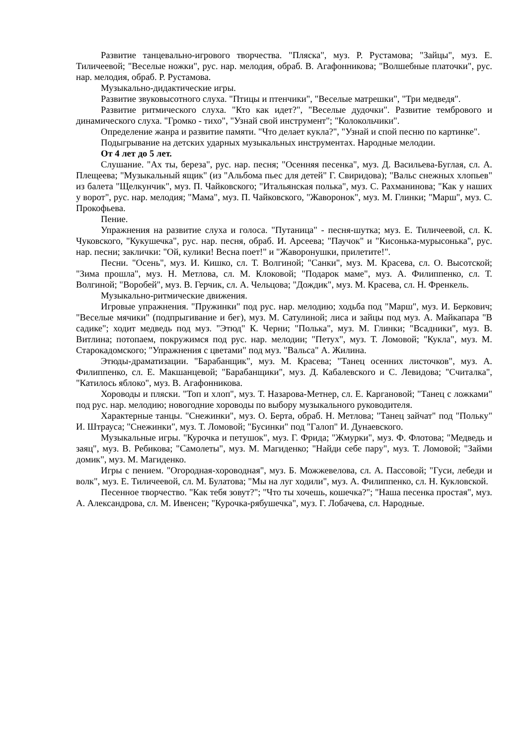Развитие танцевально-игрового творчества. "Пляска", муз. Р. Рустамова; "Зайцы", муз. Е. Тиличеевой; "Веселые ножки", рус. нар. мелодия, обраб. В. Агафонникова; "Волшебные платочки", рус. нар. мелодия, обраб. Р. Рустамова.
Музыкально-дидактические игры.
Развитие звуковысотного слуха. "Птицы и птенчики", "Веселые матрешки", "Три медведя".
Развитие ритмического слуха. "Кто как идет?", "Веселые дудочки". Развитие тембрового и динамического слуха. "Громко - тихо", "Узнай свой инструмент"; "Колокольчики".
Определение жанра и развитие памяти. "Что делает кукла?", "Узнай и спой песню по картинке".
Подыгрывание на детских ударных музыкальных инструментах. Народные мелодии.
От 4 лет до 5 лет.
Слушание. "Ах ты, береза", рус. нар. песня; "Осенняя песенка", муз. Д. Васильева-Буглая, сл. А. Плещеева; "Музыкальный ящик" (из "Альбома пьес для детей" Г. Свиридова); "Вальс снежных хлопьев" из балета "Щелкунчик", муз. П. Чайковского; "Итальянская полька", муз. С. Рахманинова; "Как у наших у ворот", рус. нар. мелодия; "Мама", муз. П. Чайковского, "Жаворонок", муз. М. Глинки; "Марш", муз. С. Прокофьева.
Пение.
Упражнения на развитие слуха и голоса. "Путаница" - песня-шутка; муз. Е. Тиличеевой, сл. К. Чуковского, "Кукушечка", рус. нар. песня, обраб. И. Арсеева; "Паучок" и "Кисонька-мурысонька", рус. нар. песни; заклички: "Ой, кулики! Весна поет!" и "Жаворонушки, прилетите!".
Песни. "Осень", муз. И. Кишко, сл. Т. Волгиной; "Санки", муз. М. Красева, сл. О. Высотской; "Зима прошла", муз. Н. Метлова, сл. М. Клоковой; "Подарок маме", муз. А. Филиппенко, сл. Т. Волгиной; "Воробей", муз. В. Герчик, сл. А. Чельцова; "Дождик", муз. М. Красева, сл. Н. Френкель.
Музыкально-ритмические движения.
Игровые упражнения. "Пружинки" под рус. нар. мелодию; ходьба под "Марш", муз. И. Беркович; "Веселые мячики" (подпрыгивание и бег), муз. М. Сатулиной; лиса и зайцы под муз. А. Майкапара "В садике"; ходит медведь под муз. "Этюд" К. Черни; "Полька", муз. М. Глинки; "Всадники", муз. В. Витлина; потопаем, покружимся под рус. нар. мелодии; "Петух", муз. Т. Ломовой; "Кукла", муз. М. Старокадомского; "Упражнения с цветами" под муз. "Вальса" А. Жилина.
Этюды-драматизации. "Барабанщик", муз. М. Красева; "Танец осенних листочков", муз. А. Филиппенко, сл. Е. Макшанцевой; "Барабанщики", муз. Д. Кабалевского и С. Левидова; "Считалка", "Катилось яблоко", муз. В. Агафонникова.
Хороводы и пляски. "Топ и хлоп", муз. Т. Назарова-Метнер, сл. Е. Каргановой; "Танец с ложками" под рус. нар. мелодию; новогодние хороводы по выбору музыкального руководителя.
Характерные танцы. "Снежинки", муз. О. Берта, обраб. Н. Метлова; "Танец зайчат" под "Польку" И. Штрауса; "Снежинки", муз. Т. Ломовой; "Бусинки" под "Галоп" И. Дунаевского.
Музыкальные игры. "Курочка и петушок", муз. Г. Фрида; "Жмурки", муз. Ф. Флотова; "Медведь и заяц", муз. В. Ребикова; "Самолеты", муз. М. Магиденко; "Найди себе пару", муз. Т. Ломовой; "Займи домик", муз. М. Магиденко.
Игры с пением. "Огородная-хороводная", муз. Б. Можжевелова, сл. А. Пассовой; "Гуси, лебеди и волк", муз. Е. Тиличеевой, сл. М. Булатова; "Мы на луг ходили", муз. А. Филиппенко, сл. Н. Кукловской.
Песенное творчество. "Как тебя зовут?"; "Что ты хочешь, кошечка?"; "Наша песенка простая", муз. А. Александрова, сл. М. Ивенсен; "Курочка-рябушечка", муз. Г. Лобачева, сл. Народные.